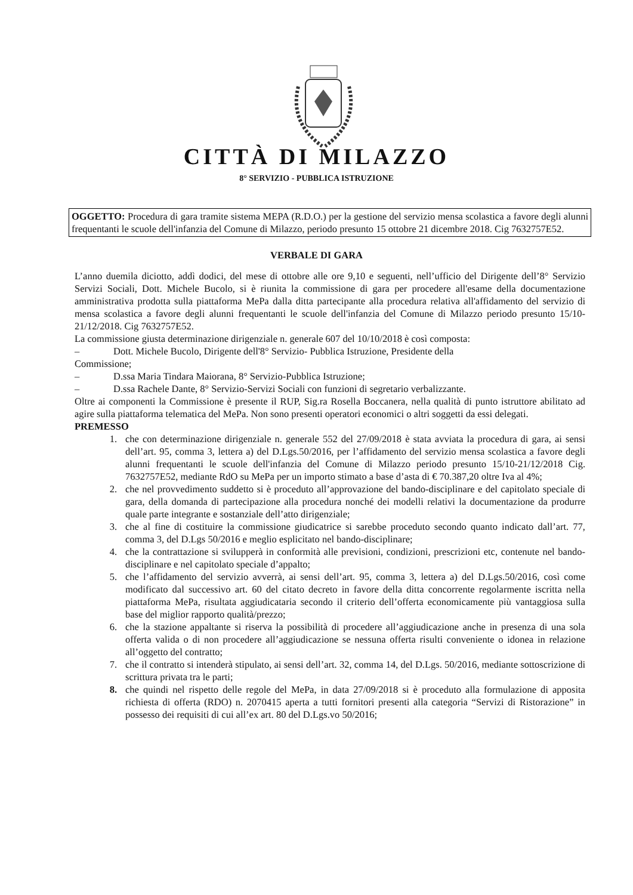CITTÀ DI MILAZZO
8° SERVIZIO - PUBBLICA ISTRUZIONE
OGGETTO: Procedura di gara tramite sistema MEPA (R.D.O.) per la gestione del servizio mensa scolastica a favore degli alunni frequentanti le scuole dell'infanzia del Comune di Milazzo, periodo presunto 15 ottobre 21 dicembre 2018. Cig 7632757E52.
VERBALE DI GARA
L’anno duemila diciotto, addì dodici, del mese di ottobre alle ore 9,10 e seguenti, nell’ufficio del Dirigente dell’8° Servizio Servizi Sociali, Dott. Michele Bucolo, si è riunita la commissione di gara per procedere all'esame della documentazione amministrativa prodotta sulla piattaforma MePa dalla ditta partecipante alla procedura relativa all'affidamento del servizio di mensa scolastica a favore degli alunni frequentanti le scuole dell'infanzia del Comune di Milazzo periodo presunto 15/10-21/12/2018. Cig 7632757E52.
La commissione giusta determinazione dirigenziale n. generale 607 del 10/10/2018 è così composta:
– Dott. Michele Bucolo, Dirigente dell'8° Servizio- Pubblica Istruzione, Presidente della
Commissione;
– D.ssa Maria Tindara Maiorana, 8° Servizio-Pubblica Istruzione;
– D.ssa Rachele Dante, 8° Servizio-Servizi Sociali con funzioni di segretario verbalizzante.
Oltre ai componenti la Commissione è presente il RUP, Sig.ra Rosella Boccanera, nella qualità di punto istruttore abilitato ad agire sulla piattaforma telematica del MePa. Non sono presenti operatori economici o altri soggetti da essi delegati.
PREMESSO
1. che con determinazione dirigenziale n. generale 552 del 27/09/2018 è stata avviata la procedura di gara, ai sensi dell’art. 95, comma 3, lettera a) del D.Lgs.50/2016, per l’affidamento del servizio mensa scolastica a favore degli alunni frequentanti le scuole dell'infanzia del Comune di Milazzo periodo presunto 15/10-21/12/2018 Cig. 7632757E52, mediante RdO su MePa per un importo stimato a base d’asta di € 70.387,20 oltre Iva al 4%;
2. che nel provvedimento suddetto si è proceduto all’approvazione del bando-disciplinare e del capitolato speciale di gara, della domanda di partecipazione alla procedura nonché dei modelli relativi la documentazione da produrre quale parte integrante e sostanziale dell’atto dirigenziale;
3. che al fine di costituire la commissione giudicatrice si sarebbe proceduto secondo quanto indicato dall’art. 77, comma 3, del D.Lgs 50/2016 e meglio esplicitato nel bando-disciplinare;
4. che la contrattazione si svilupperà in conformità alle previsioni, condizioni, prescrizioni etc, contenute nel bando-disciplinare e nel capitolato speciale d’appalto;
5. che l’affidamento del servizio avverrà, ai sensi dell’art. 95, comma 3, lettera a) del D.Lgs.50/2016, così come modificato dal successivo art. 60 del citato decreto in favore della ditta concorrente regolarmente iscritta nella piattaforma MePa, risultata aggiudicataria secondo il criterio dell’offerta economicamente più vantaggiosa sulla base del miglior rapporto qualità/prezzo;
6. che la stazione appaltante si riserva la possibilità di procedere all’aggiudicazione anche in presenza di una sola offerta valida o di non procedere all’aggiudicazione se nessuna offerta risulti conveniente o idonea in relazione all’oggetto del contratto;
7. che il contratto si intenderà stipulato, ai sensi dell’art. 32, comma 14, del D.Lgs. 50/2016, mediante sottoscrizione di scrittura privata tra le parti;
8. che quindi nel rispetto delle regole del MePa, in data 27/09/2018 si è proceduto alla formulazione di apposita richiesta di offerta (RDO) n. 2070415 aperta a tutti fornitori presenti alla categoria “Servizi di Ristorazione” in possesso dei requisiti di cui all’ex art. 80 del D.Lgs.vo 50/2016;